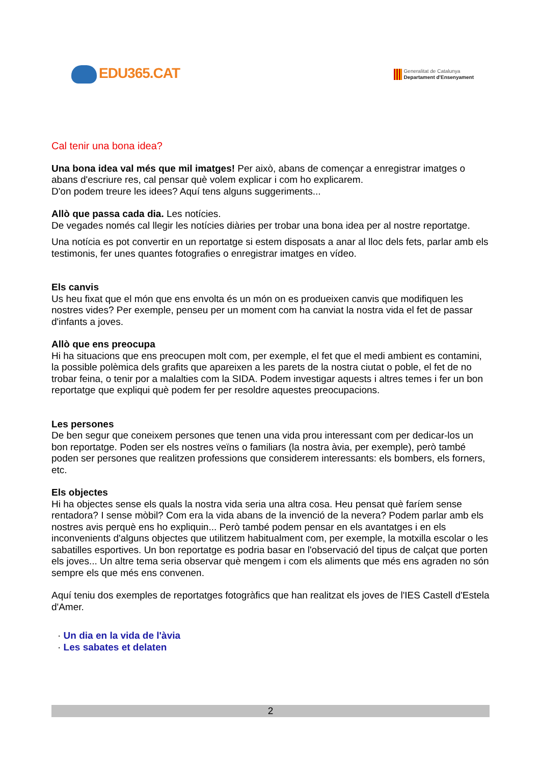EDU365.CAT
Generalitat de Catalunya
Departament d'Ensenyament
Cal tenir una bona idea?
Una bona idea val més que mil imatges! Per això, abans de començar a enregistrar imatges o abans d'escriure res, cal pensar què volem explicar i com ho explicarem.
D'on podem treure les idees? Aquí tens alguns suggeriments...
Allò que passa cada dia. Les notícies.
De vegades només cal llegir les notícies diàries per trobar una bona idea per al nostre reportatge.
Una notícia es pot convertir en un reportatge si estem disposats a anar al lloc dels fets, parlar amb els testimonis, fer unes quantes fotografies o enregistrar imatges en vídeo.
Els canvis
Us heu fixat que el món que ens envolta és un món on es produeixen canvis que modifiquen les nostres vides? Per exemple, penseu per un moment com ha canviat la nostra vida el fet de passar d'infants a joves.
Allò que ens preocupa
Hi ha situacions que ens preocupen molt com, per exemple, el fet que el medi ambient es contamini, la possible polèmica dels grafits que apareixen a les parets de la nostra ciutat o poble, el fet de no trobar feina, o tenir por a malalties com la SIDA. Podem investigar aquests i altres temes i fer un bon reportatge que expliqui què podem fer per resoldre aquestes preocupacions.
Les persones
De ben segur que coneixem persones que tenen una vida prou interessant com per dedicar-los un bon reportatge. Poden ser els nostres veïns o familiars (la nostra àvia, per exemple), però també poden ser persones que realitzen professions que considerem interessants: els bombers, els forners, etc.
Els objectes
Hi ha objectes sense els quals la nostra vida seria una altra cosa. Heu pensat què faríem sense rentadora? I sense mòbil? Com era la vida abans de la invenció de la nevera? Podem parlar amb els nostres avis perquè ens ho expliquin... Però també podem pensar en els avantatges i en els inconvenients d'alguns objectes que utilitzem habitualment com, per exemple, la motxilla escolar o les sabatilles esportives. Un bon reportatge es podria basar en l'observació del tipus de calçat que porten els joves... Un altre tema seria observar què mengem i com els aliments que més ens agraden no són sempre els que més ens convenen.
Aquí teniu dos exemples de reportatges fotogràfics que han realitzat els joves de l'IES Castell d'Estela d'Amer.
· Un dia en la vida de l'àvia
· Les sabates et delaten
2